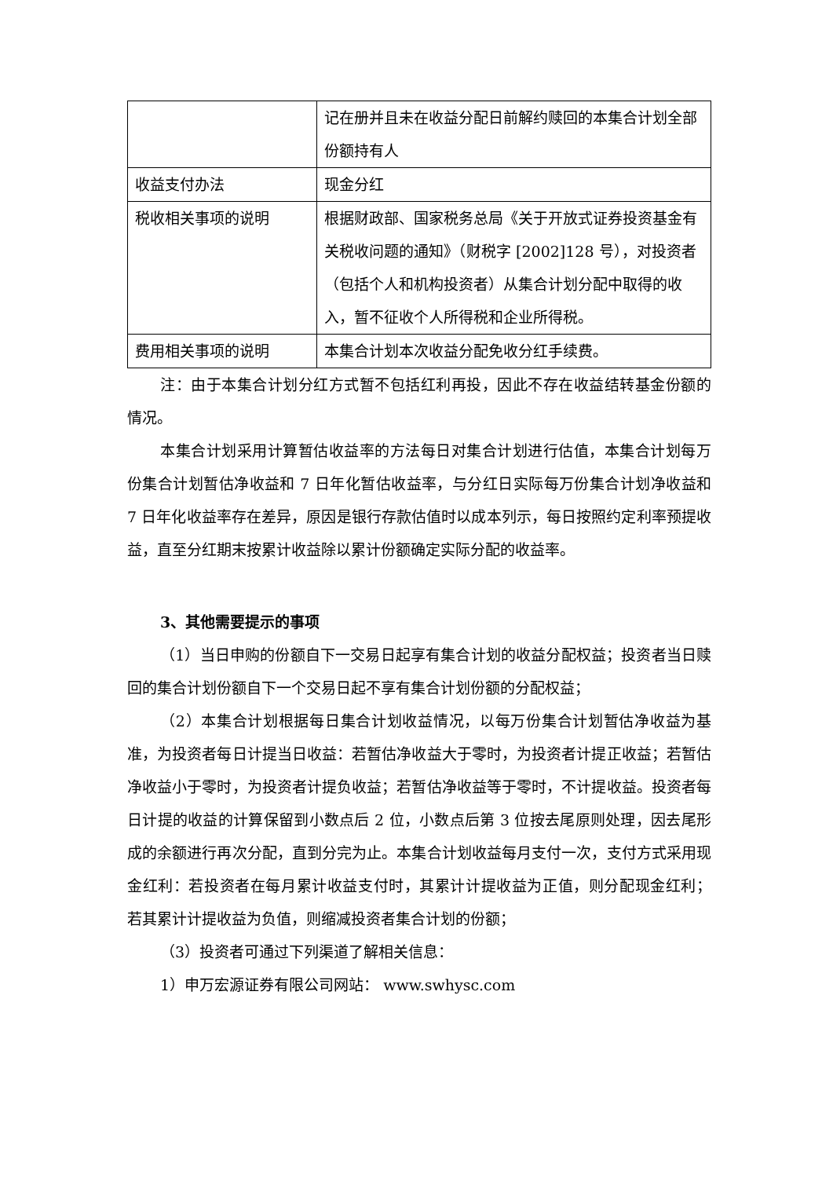| | 记在册并且未在收益分配日前解约赎回的本集合计划全部份额持有人 |
| 收益支付办法 | 现金分红 |
| 税收相关事项的说明 | 根据财政部、国家税务总局《关于开放式证券投资基金有关税收问题的通知》（财税字 [2002]128 号），对投资者（包括个人和机构投资者）从集合计划分配中取得的收入，暂不征收个人所得税和企业所得税。 |
| 费用相关事项的说明 | 本集合计划本次收益分配免收分红手续费。 |
注：由于本集合计划分红方式暂不包括红利再投，因此不存在收益结转基金份额的情况。
本集合计划采用计算暂估收益率的方法每日对集合计划进行估值，本集合计划每万份集合计划暂估净收益和 7 日年化暂估收益率，与分红日实际每万份集合计划净收益和 7 日年化收益率存在差异，原因是银行存款估值时以成本列示，每日按照约定利率预提收益，直至分红期末按累计收益除以累计份额确定实际分配的收益率。
3、其他需要提示的事项
（1）当日申购的份额自下一交易日起享有集合计划的收益分配权益；投资者当日赎回的集合计划份额自下一个交易日起不享有集合计划份额的分配权益；
（2）本集合计划根据每日集合计划收益情况，以每万份集合计划暂估净收益为基准，为投资者每日计提当日收益：若暂估净收益大于零时，为投资者计提正收益；若暂估净收益小于零时，为投资者计提负收益；若暂估净收益等于零时，不计提收益。投资者每日计提的收益的计算保留到小数点后 2 位，小数点后第 3 位按去尾原则处理，因去尾形成的余额进行再次分配，直到分完为止。本集合计划收益每月支付一次，支付方式采用现金红利：若投资者在每月累计收益支付时，其累计计提收益为正值，则分配现金红利； 若其累计计提收益为负值，则缩减投资者集合计划的份额；
（3）投资者可通过下列渠道了解相关信息：
1）申万宏源证券有限公司网站： www.swhysc.com